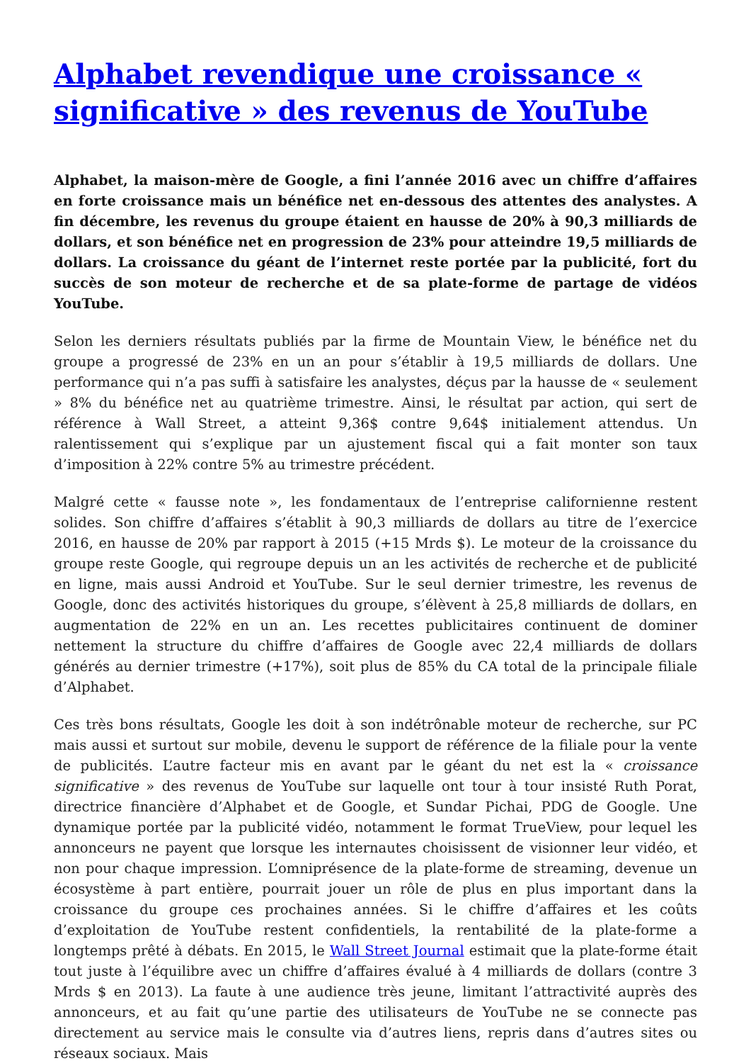Alphabet revendique une croissance « significative » des revenus de YouTube
Alphabet, la maison-mère de Google, a fini l’année 2016 avec un chiffre d’affaires en forte croissance mais un bénéfice net en-dessous des attentes des analystes. A fin décembre, les revenus du groupe étaient en hausse de 20% à 90,3 milliards de dollars, et son bénéfice net en progression de 23% pour atteindre 19,5 milliards de dollars. La croissance du géant de l’internet reste portée par la publicité, fort du succès de son moteur de recherche et de sa plate-forme de partage de vidéos YouTube.
Selon les derniers résultats publiés par la firme de Mountain View, le bénéfice net du groupe a progressé de 23% en un an pour s’établir à 19,5 milliards de dollars. Une performance qui n’a pas suffi à satisfaire les analystes, déçus par la hausse de « seulement » 8% du bénéfice net au quatrième trimestre. Ainsi, le résultat par action, qui sert de référence à Wall Street, a atteint 9,36$ contre 9,64$ initialement attendus. Un ralentissement qui s’explique par un ajustement fiscal qui a fait monter son taux d’imposition à 22% contre 5% au trimestre précédent.
Malgré cette « fausse note », les fondamentaux de l’entreprise californienne restent solides. Son chiffre d’affaires s’établit à 90,3 milliards de dollars au titre de l’exercice 2016, en hausse de 20% par rapport à 2015 (+15 Mrds $). Le moteur de la croissance du groupe reste Google, qui regroupe depuis un an les activités de recherche et de publicité en ligne, mais aussi Android et YouTube. Sur le seul dernier trimestre, les revenus de Google, donc des activités historiques du groupe, s’élèvent à 25,8 milliards de dollars, en augmentation de 22% en un an. Les recettes publicitaires continuent de dominer nettement la structure du chiffre d’affaires de Google avec 22,4 milliards de dollars générés au dernier trimestre (+17%), soit plus de 85% du CA total de la principale filiale d’Alphabet.
Ces très bons résultats, Google les doit à son indétrônable moteur de recherche, sur PC mais aussi et surtout sur mobile, devenu le support de référence de la filiale pour la vente de publicités. L’autre facteur mis en avant par le géant du net est la « croissance significative » des revenus de YouTube sur laquelle ont tour à tour insisté Ruth Porat, directrice financière d’Alphabet et de Google, et Sundar Pichai, PDG de Google. Une dynamique portée par la publicité vidéo, notamment le format TrueView, pour lequel les annonceurs ne payent que lorsque les internautes choisissent de visionner leur vidéo, et non pour chaque impression. L’omniprésence de la plate-forme de streaming, devenue un écosystème à part entière, pourrait jouer un rôle de plus en plus important dans la croissance du groupe ces prochaines années. Si le chiffre d’affaires et les coûts d’exploitation de YouTube restent confidentiels, la rentabilité de la plate-forme a longtemps prêté à débats. En 2015, le Wall Street Journal estimait que la plate-forme était tout juste à l’équilibre avec un chiffre d’affaires évalué à 4 milliards de dollars (contre 3 Mrds $ en 2013). La faute à une audience très jeune, limitant l’attractivité auprès des annonceurs, et au fait qu’une partie des utilisateurs de YouTube ne se connecte pas directement au service mais le consulte via d’autres liens, repris dans d’autres sites ou réseaux sociaux. Mais